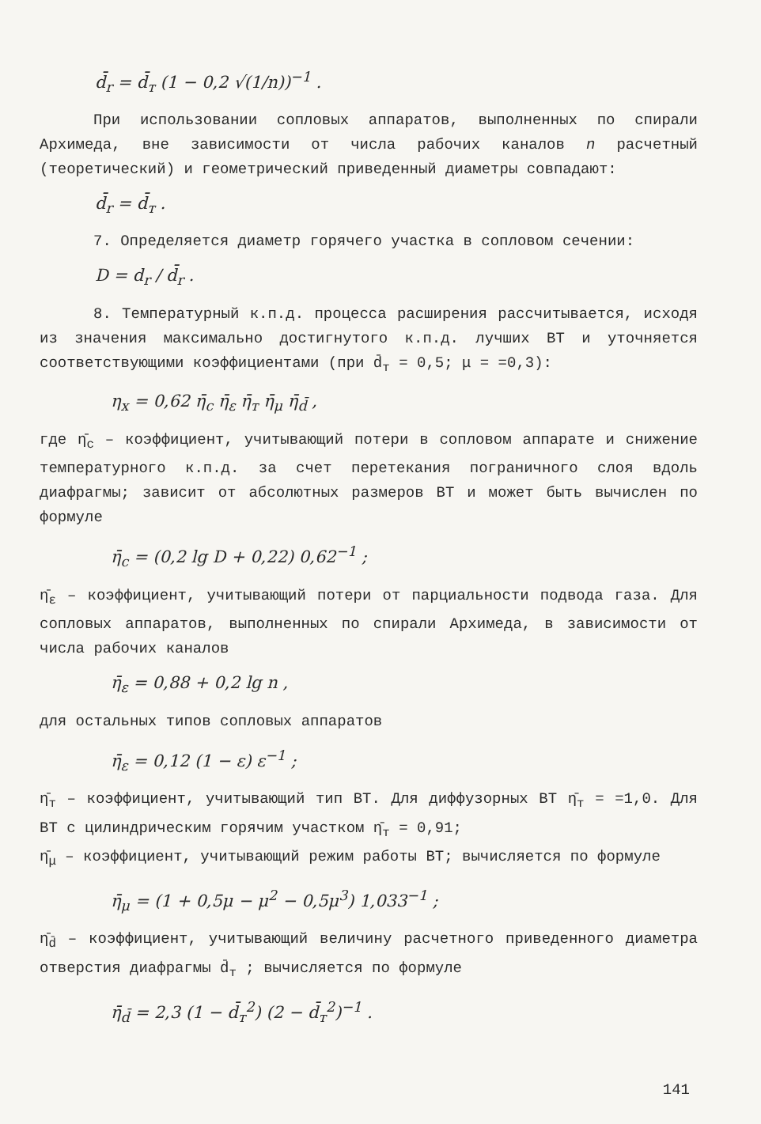d̄<sub>r</sub> = d̄<sub>т</sub> (1 − 0,2 √(1/n))<sup>−1</sup> .
При использовании сопловых аппаратов, выполненных по спирали Архимеда, вне зависимости от числа рабочих каналов n расчетный (теоретический) и геометрический приведенный диаметры совпадают:
d̄<sub>r</sub> = d̄<sub>т</sub> .
7. Определяется диаметр горячего участка в сопловом сечении:
D = d<sub>r</sub> / d̄<sub>r</sub> .
8. Температурный к.п.д. процесса расширения рассчитывается, исходя из значения максимально достигнутого к.п.д. лучших ВТ и уточняется соответствующими коэффициентами (при d̄<sub>т</sub> = 0,5; μ = =0,3):
η<sub>x</sub> = 0,62 η̄<sub>c</sub> η̄<sub>ε</sub> η̄<sub>т</sub> η̄<sub>μ</sub> η̄<sub>d̄</sub> ,
где η̄<sub>c</sub> – коэффициент, учитывающий потери в сопловом аппарате и снижение температурного к.п.д. за счет перетекания пограничного слоя вдоль диафрагмы; зависит от абсолютных размеров ВТ и может быть вычислен по формуле
η̄<sub>c</sub> = (0,2 lg D + 0,22) 0,62<sup>−1</sup> ;
η̄<sub>ε</sub> – коэффициент, учитывающий потери от парциальности подвода газа. Для сопловых аппаратов, выполненных по спирали Архимеда, в зависимости от числа рабочих каналов
η̄<sub>ε</sub> = 0,88 + 0,2 lg n ,
для остальных типов сопловых аппаратов
η̄<sub>ε</sub> = 0,12 (1 − ε) ε<sup>−1</sup> ;
η̄<sub>т</sub> – коэффициент, учитывающий тип ВТ. Для диффузорных ВТ η̄<sub>т</sub> = =1,0. Для ВТ с цилиндрическим горячим участком η̄<sub>т</sub> = 0,91;
η̄<sub>μ</sub> – коэффициент, учитывающий режим работы ВТ; вычисляется по формуле
η̄<sub>μ</sub> = (1 + 0,5μ − μ<sup>2</sup> − 0,5μ<sup>3</sup>) 1,033<sup>−1</sup> ;
η̄<sub>d̄</sub> – коэффициент, учитывающий величину расчетного приведенного диаметра отверстия диафрагмы d̄<sub>т</sub> ; вычисляется по формуле
η̄<sub>d̄</sub> = 2,3 (1 − d̄<sub>т</sub><sup>2</sup>) (2 − d̄<sub>т</sub><sup>2</sup>)<sup>−1</sup> .
141